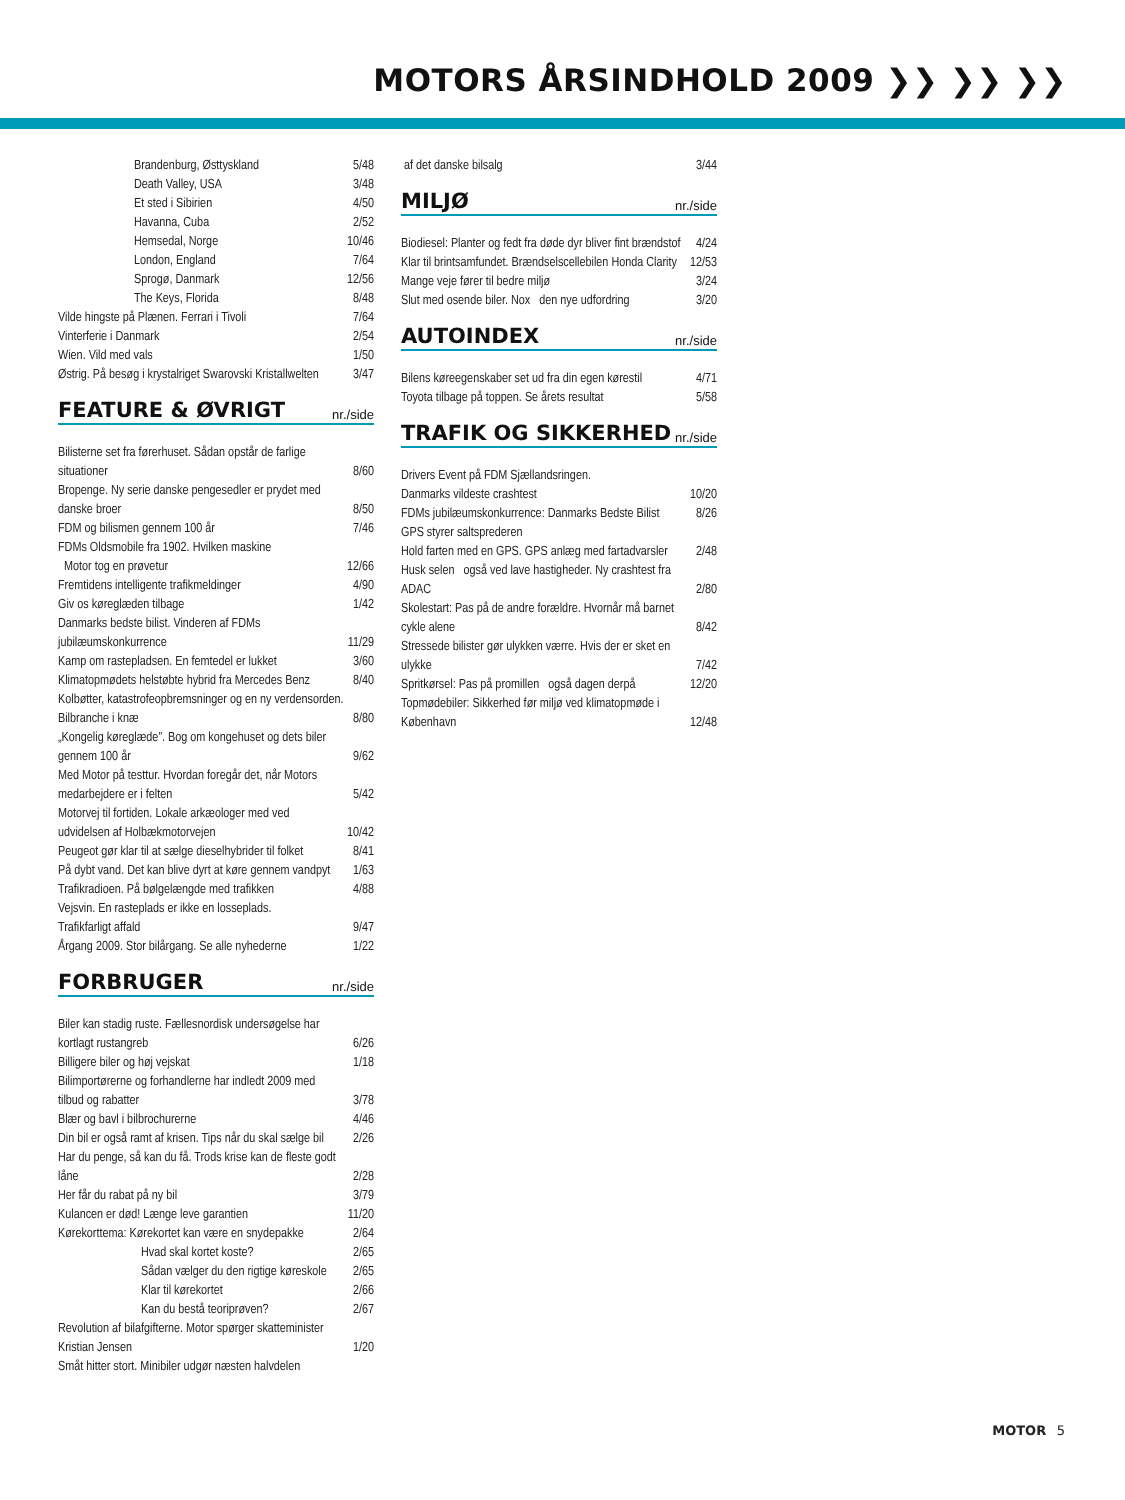MOTORS ÅRSINDHOLD 2009 ❯❯ ❯❯ ❯❯
| Brandenburg, Østtyskland | 5/48 |
| Death Valley, USA | 3/48 |
| Et sted i Sibirien | 4/50 |
| Havanna, Cuba | 2/52 |
| Hemsedal, Norge | 10/46 |
| London, England | 7/64 |
| Sprogø, Danmark | 12/56 |
| The Keys, Florida | 8/48 |
| Vilde hingste på Plænen. Ferrari i Tivoli | 7/64 |
| Vinterferie i Danmark | 2/54 |
| Wien. Vild med vals | 1/50 |
| Østrig. På besøg i krystalriget Swarovski Kristallwelten | 3/47 |
FEATURE & ØVRIGT nr./side
| Bilisterne set fra førerhuset. Sådan opstår de farlige situationer | 8/60 |
| Bropenge. Ny serie danske pengesedler er prydet med danske broer | 8/50 |
| FDM og bilismen gennem 100 år | 7/46 |
| FDMs Oldsmobile fra 1902. Hvilken maskine Motor tog en prøvetur | 12/66 |
| Fremtidens intelligente trafikmeldinger | 4/90 |
| Giv os køreglæden tilbage | 1/42 |
| Danmarks bedste bilist. Vinderen af FDMs jubilæumskonkurrence | 11/29 |
| Kamp om rastepladsen. En femtedel er lukket | 3/60 |
| Klimatopmødets helstøbte hybrid fra Mercedes Benz | 8/40 |
| Kolbøtter, katastrofeopbremsninger og en ny verdensorden. Bilbranche i knæ | 8/80 |
| „Kongelig køreglæde”. Bog om kongehuset og dets biler gennem 100 år | 9/62 |
| Med Motor på testtur. Hvordan foregår det, når Motors medarbejdere er i felten | 5/42 |
| Motorvej til fortiden. Lokale arkæologer med ved udvidelsen af Holbækmotorvejen | 10/42 |
| Peugeot gør klar til at sælge dieselhybrider til folket | 8/41 |
| På dybt vand. Det kan blive dyrt at køre gennem vandpyt | 1/63 |
| Trafikradioen. På bølgelængde med trafikken | 4/88 |
| Vejsvin. En rasteplads er ikke en losseplads. Trafikfarligt affald | 9/47 |
| Årgang 2009. Stor bilårgang. Se alle nyhederne | 1/22 |
FORBRUGER nr./side
| Biler kan stadig ruste. Fællesnordisk undersøgelse har kortlagt rustangreb | 6/26 |
| Billigere biler og høj vejskat | 1/18 |
| Bilimportørerne og forhandlerne har indledt 2009 med tilbud og rabatter | 3/78 |
| Blær og bavl i bilbrochurerne | 4/46 |
| Din bil er også ramt af krisen. Tips når du skal sælge bil | 2/26 |
| Har du penge, så kan du få. Trods krise kan de fleste godt låne | 2/28 |
| Her får du rabat på ny bil | 3/79 |
| Kulancen er død! Længe leve garantien | 11/20 |
| Kørekorttema: Kørekortet kan være en snydepakke | 2/64 |
| Hvad skal kortet koste? | 2/65 |
| Sådan vælger du den rigtige køreskole | 2/65 |
| Klar til kørekortet | 2/66 |
| Kan du bestå teoriprøven? | 2/67 |
| Revolution af bilafgifterne. Motor spørger skatteminister Kristian Jensen | 1/20 |
| Småt hitter stort. Minibiler udgør næsten halvdelen | |
| af det danske bilsalg | 3/44 |
MILJØ nr./side
| Biodiesel: Planter og fedt fra døde dyr bliver fint brændstof | 4/24 |
| Klar til brintsamfundet. Brændselscellebilen Honda Clarity | 12/53 |
| Mange veje fører til bedre miljø | 3/24 |
| Slut med osende biler. Nox den nye udfordring | 3/20 |
AUTOINDEX nr./side
| Bilens køreegenskaber set ud fra din egen kørestil | 4/71 |
| Toyota tilbage på toppen. Se årets resultat | 5/58 |
TRAFIK OG SIKKERHED nr./side
| Drivers Event på FDM Sjællandsringen. Danmarks vildeste crashtest | 10/20 |
| FDMs jubilæumskonkurrence: Danmarks Bedste Bilist | 8/26 |
| GPS styrer saltsprederen | |
| Hold farten med en GPS. GPS anlæg med fartadvarsler | 2/48 |
| Husk selen også ved lave hastigheder. Ny crashtest fra ADAC | 2/80 |
| Skolestart: Pas på de andre forældre. Hvornår må barnet cykle alene | 8/42 |
| Stressede bilister gør ulykken værre. Hvis der er sket en ulykke | 7/42 |
| Spritkørsel: Pas på promillen også dagen derpå | 12/20 |
| Topmødebiler: Sikkerhed før miljø ved klimatopmøde i København | 12/48 |
MOTOR 5